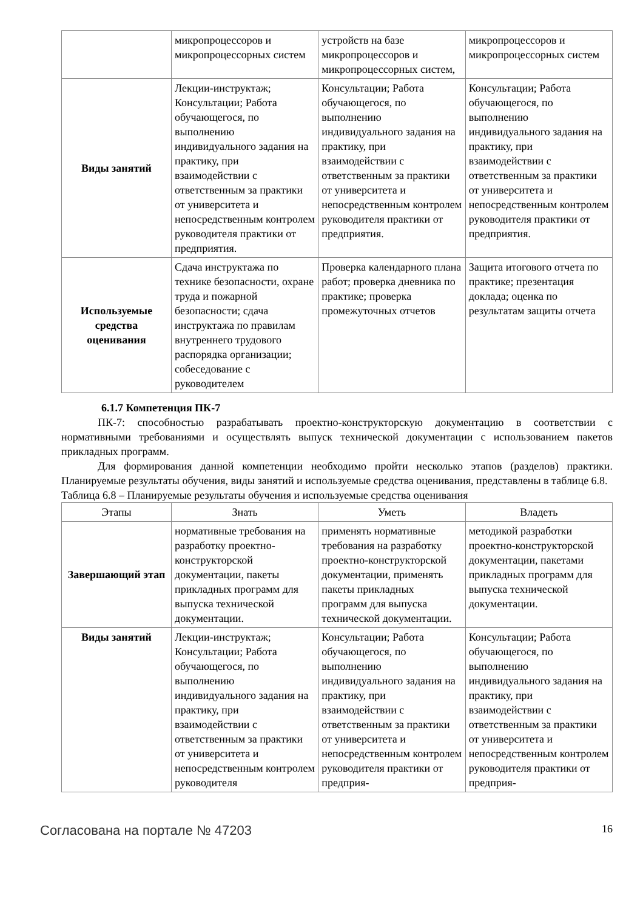| | микропроцессоров и микропроцессорных систем | устройств на базе микропроцессоров и микропроцессорных систем, | микропроцессоров и микропроцессорных систем |
| Виды занятий | Лекции-инструктаж; Консультации; Работа обучающегося, по выполнению индивидуального задания на практику, при взаимодействии с ответственным за практики от университета и непосредственным контролем руководителя практики от предприятия. | Консультации; Работа обучающегося, по выполнению индивидуального задания на практику, при взаимодействии с ответственным за практики от университета и непосредственным контролем руководителя практики от предприятия. | Консультации; Работа обучающегося, по выполнению индивидуального задания на практику, при взаимодействии с ответственным за практики от университета и непосредственным контролем руководителя практики от предприятия. |
| Используемые средства оценивания | Сдача инструктажа по технике безопасности, охране труда и пожарной безопасности; сдача инструктажа по правилам внутреннего трудового распорядка организации; собеседование с руководителем | Проверка календарного плана работ; проверка дневника по практике; проверка промежуточных отчетов | Защита итогового отчета по практике; презентация доклада; оценка по результатам защиты отчета |
6.1.7 Компетенция ПК-7
ПК-7: способностью разрабатывать проектно-конструкторскую документацию в соответствии с нормативными требованиями и осуществлять выпуск технической документации с использованием пакетов прикладных программ.
Для формирования данной компетенции необходимо пройти несколько этапов (разделов) практики. Планируемые результаты обучения, виды занятий и используемые средства оценивания, представлены в таблице 6.8.
Таблица 6.8 – Планируемые результаты обучения и используемые средства оценивания
| Этапы | Знать | Уметь | Владеть |
| --- | --- | --- | --- |
| Завершающий этап | нормативные требования на разработку проектно-конструкторской документации, пакеты прикладных программ для выпуска технической документации. | применять нормативные требования на разработку проектно-конструкторской документации, применять пакеты прикладных программ для выпуска технической документации. | методикой разработки проектно-конструкторской документации, пакетами прикладных программ для выпуска технической документации. |
| Виды занятий | Лекции-инструктаж; Консультации; Работа обучающегося, по выполнению индивидуального задания на практику, при взаимодействии с ответственным за практики от университета и непосредственным контролем руководителя | Консультации; Работа обучающегося, по выполнению индивидуального задания на практику, при взаимодействии с ответственным за практики от университета и непосредственным контролем руководителя практики от предприя- | Консультации; Работа обучающегося, по выполнению индивидуального задания на практику, при взаимодействии с ответственным за практики от университета и непосредственным контролем руководителя практики от предприя- |
Согласована на портале № 47203 16